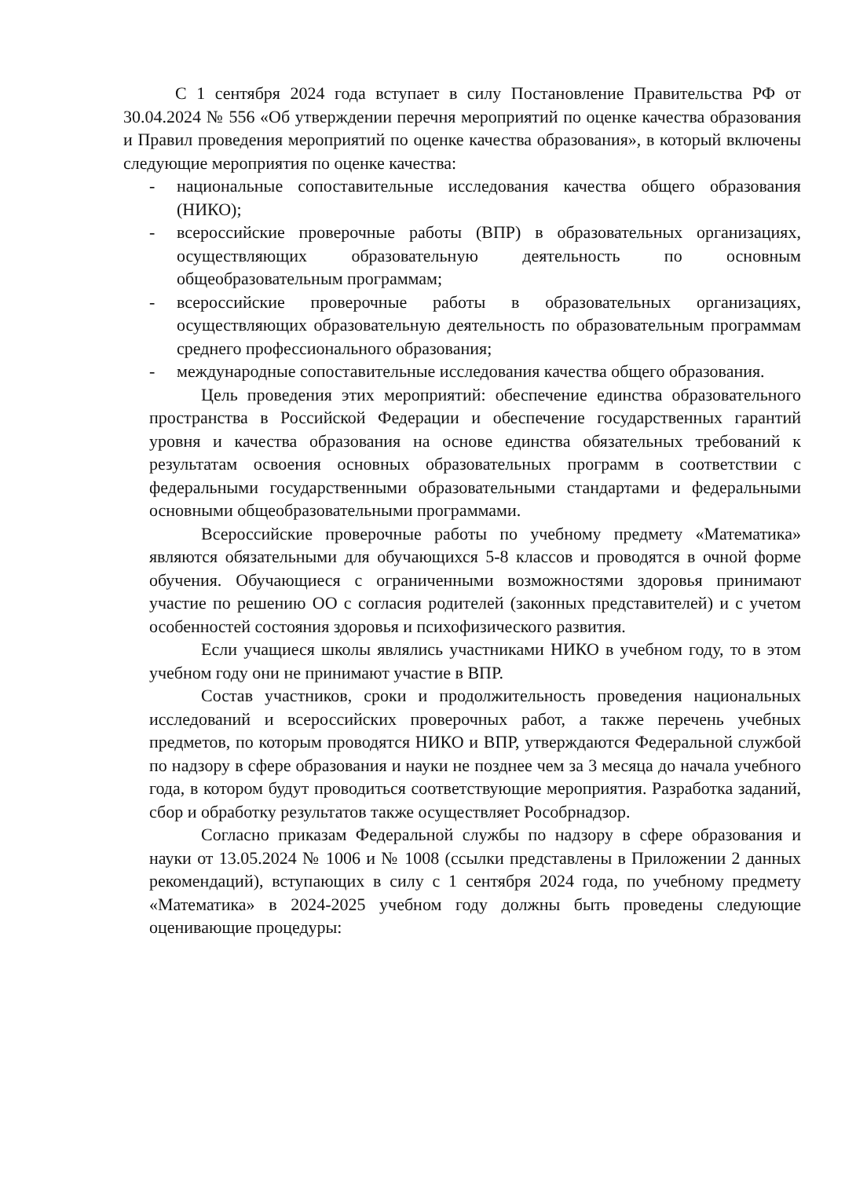С 1 сентября 2024 года вступает в силу Постановление Правительства РФ от 30.04.2024 № 556 «Об утверждении перечня мероприятий по оценке качества образования и Правил проведения мероприятий по оценке качества образования», в который включены следующие мероприятия по оценке качества:
- национальные сопоставительные исследования качества общего образования (НИКО);
- всероссийские проверочные работы (ВПР) в образовательных организациях, осуществляющих образовательную деятельность по основным общеобразовательным программам;
- всероссийские проверочные работы в образовательных организациях, осуществляющих образовательную деятельность по образовательным программам среднего профессионального образования;
- международные сопоставительные исследования качества общего образования.
Цель проведения этих мероприятий: обеспечение единства образовательного пространства в Российской Федерации и обеспечение государственных гарантий уровня и качества образования на основе единства обязательных требований к результатам освоения основных образовательных программ в соответствии с федеральными государственными образовательными стандартами и федеральными основными общеобразовательными программами.
Всероссийские проверочные работы по учебному предмету «Математика» являются обязательными для обучающихся 5-8 классов и проводятся в очной форме обучения. Обучающиеся с ограниченными возможностями здоровья принимают участие по решению ОО с согласия родителей (законных представителей) и с учетом особенностей состояния здоровья и психофизического развития.
Если учащиеся школы являлись участниками НИКО в учебном году, то в этом учебном году они не принимают участие в ВПР.
Состав участников, сроки и продолжительность проведения национальных исследований и всероссийских проверочных работ, а также перечень учебных предметов, по которым проводятся НИКО и ВПР, утверждаются Федеральной службой по надзору в сфере образования и науки не позднее чем за 3 месяца до начала учебного года, в котором будут проводиться соответствующие мероприятия. Разработка заданий, сбор и обработку результатов также осуществляет Рособрнадзор.
Согласно приказам Федеральной службы по надзору в сфере образования и науки от 13.05.2024 № 1006 и № 1008 (ссылки представлены в Приложении 2 данных рекомендаций), вступающих в силу с 1 сентября 2024 года, по учебному предмету «Математика» в 2024-2025 учебном году должны быть проведены следующие оценивающие процедуры: